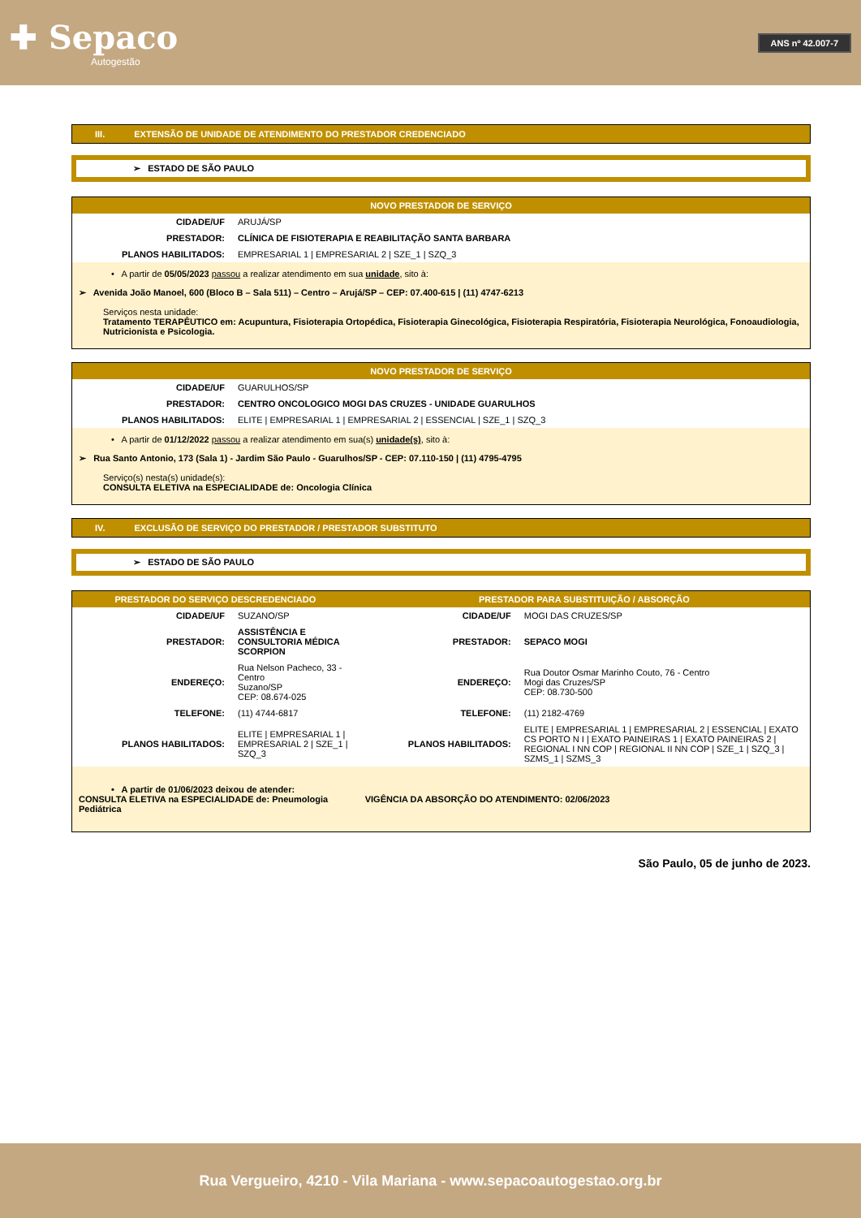✚ Sepaco
Autogestão
ANS nº 42.007-7
III. EXTENSÃO DE UNIDADE DE ATENDIMENTO DO PRESTADOR CREDENCIADO
➢ ESTADO DE SÃO PAULO
| NOVO PRESTADOR DE SERVIÇO | |
| --- | --- |
| CIDADE/UF | ARUJÁ/SP |
| PRESTADOR: | CLÍNICA DE FISIOTERAPIA E REABILITAÇÃO SANTA BARBARA |
| PLANOS HABILITADOS: | EMPRESARIAL 1 / EMPRESARIAL 2 / SZE_1 / SZQ_3 |
| • A partir de 05/05/2023 passou a realizar atendimento em sua unidade , sito à: ➢ Avenida João Manoel, 600 (Bloco B – Sala 511) – Centro – Arujá/SP – CEP: 07.400-615 / (11) 4747-6213 Serviços nesta unidade: Tratamento TERAPÊUTICO em: Acupuntura, Fisioterapia Ortopédica, Fisioterapia Ginecológica, Fisioterapia Respiratória, Fisioterapia Neurológica, Fonoaudiologia, Nutricionista e Psicologia. | |
| NOVO PRESTADOR DE SERVIÇO | |
| --- | --- |
| CIDADE/UF | GUARULHOS/SP |
| PRESTADOR: | CENTRO ONCOLOGICO MOGI DAS CRUZES - UNIDADE GUARULHOS |
| PLANOS HABILITADOS: | ELITE / EMPRESARIAL 1 / EMPRESARIAL 2 / ESSENCIAL / SZE_1 / SZQ_3 |
| • A partir de 01/12/2022 passou a realizar atendimento em sua(s) unidade(s) , sito à: ➢ Rua Santo Antonio, 173 (Sala 1) - Jardim São Paulo - Guarulhos/SP - CEP: 07.110-150 / (11) 4795-4795 Serviço(s) nesta(s) unidade(s): CONSULTA ELETIVA na ESPECIALIDADE de: Oncologia Clínica | |
IV. EXCLUSÃO DE SERVIÇO DO PRESTADOR / PRESTADOR SUBSTITUTO
➢ ESTADO DE SÃO PAULO
| PRESTADOR DO SERVIÇO DESCREDENCIADO | | PRESTADOR PARA SUBSTITUIÇÃO / ABSORÇÃO | |
| --- | --- | --- | --- |
| CIDADE/UF | SUZANO/SP | CIDADE/UF | MOGI DAS CRUZES/SP |
| PRESTADOR: | ASSISTÊNCIA E CONSULTORIA MÉDICA SCORPION | PRESTADOR: | SEPACO MOGI |
| ENDEREÇO: | Rua Nelson Pacheco, 33 - Centro Suzano/SP CEP: 08.674-025 | ENDEREÇO: | Rua Doutor Osmar Marinho Couto, 76 - Centro Mogi das Cruzes/SP CEP: 08.730-500 |
| TELEFONE: | (11) 4744-6817 | TELEFONE: | (11) 2182-4769 |
| PLANOS HABILITADOS: | ELITE / EMPRESARIAL 1 / EMPRESARIAL 2 / SZE_1 / SZQ_3 | PLANOS HABILITADOS: | ELITE / EMPRESARIAL 1 / EMPRESARIAL 2 / ESSENCIAL / EXATO CS PORTO N I / EXATO PAINEIRAS 1 / EXATO PAINEIRAS 2 / REGIONAL I NN COP / REGIONAL II NN COP / SZE_1 / SZQ_3 / SZMS_1 / SZMS_3 |
| • A partir de 01/06/2023 deixou de atender: CONSULTA ELETIVA na ESPECIALIDADE de: Pneumologia Pediátrica | | VIGÊNCIA DA ABSORÇÃO DO ATENDIMENTO: 02/06/2023 | |
São Paulo, 05 de junho de 2023.
Rua Vergueiro, 4210 - Vila Mariana - www.sepacoautogestao.org.br